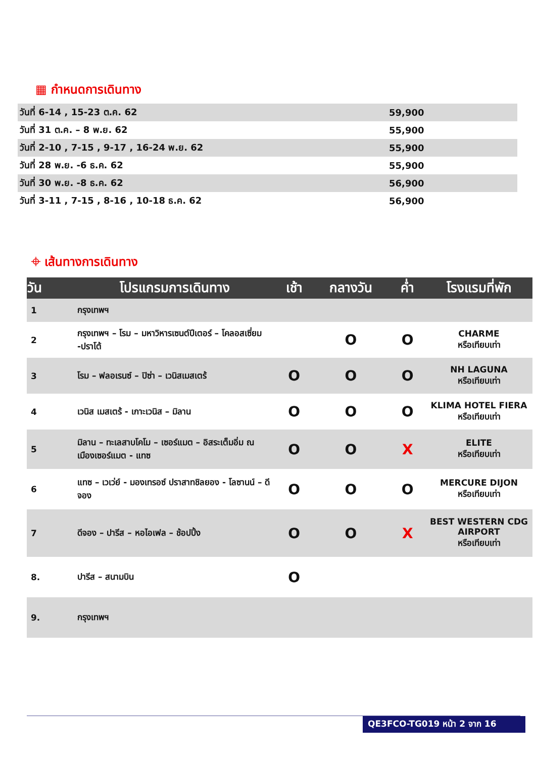▦ กำหนดการเดินทาง
| วันที่ 6-14 , 15-23 ต.ค. 62 | 59,900 |
| วันที่ 31 ต.ค. – 8 พ.ย. 62 | 55,900 |
| วันที่ 2-10 , 7-15 , 9-17 , 16-24 พ.ย. 62 | 55,900 |
| วันที่ 28 พ.ย. -6 ธ.ค. 62 | 55,900 |
| วันที่ 30 พ.ย. -8 ธ.ค. 62 | 56,900 |
| วันที่ 3-11 , 7-15 , 8-16 , 10-18 ธ.ค. 62 | 56,900 |
⌖ เส้นทางการเดินทาง
| วัน | โปรแกรมการเดินทาง | เช้า | กลางวัน | ค่ำ | โรงแรมที่พัก |
| --- | --- | --- | --- | --- | --- |
| 1 | กรุงเทพฯ | | | | |
| 2 | กรุงเทพฯ – โรม – มหาวิหารเซนต์ปีเตอร์ – โคลอสเซี่ยม -ปราโต้ | | O | O | CHARME หรือเทียบเท่า |
| 3 | โรม – ฟลอเรนซ์ – ปิซ่า – เวนิสเมสเตร้ | O | O | O | NH LAGUNA หรือเทียบเท่า |
| 4 | เวนิส เมสเตร้ - เกาะเวนิส – มิลาน | O | O | O | KLIMA HOTEL FIERA หรือเทียบเท่า |
| 5 | มิลาน – ทะเลสาบโคโม – เซอร์แมต – อิสระเต็มอิ่ม ณ เมืองเซอร์แมต - แทซ | O | O | X | ELITE หรือเทียบเท่า |
| 6 | แทซ – เวเว่ย์ - มองเทรอซ์ ปราสาทชิลยอง - โลซานน์ – ดีจอง | O | O | O | MERCURE DIJON หรือเทียบเท่า |
| 7 | ดีจอง – ปารีส – หอไอเฟล – ช้อปปิ้ง | O | O | X | BEST WESTERN CDG AIRPORT หรือเทียบเท่า |
| 8. | ปารีส – สนามบิน | O | | | |
| 9. | กรุงเทพฯ | | | | |
QE3FCO-TG019 หน้า 2 จาก 16